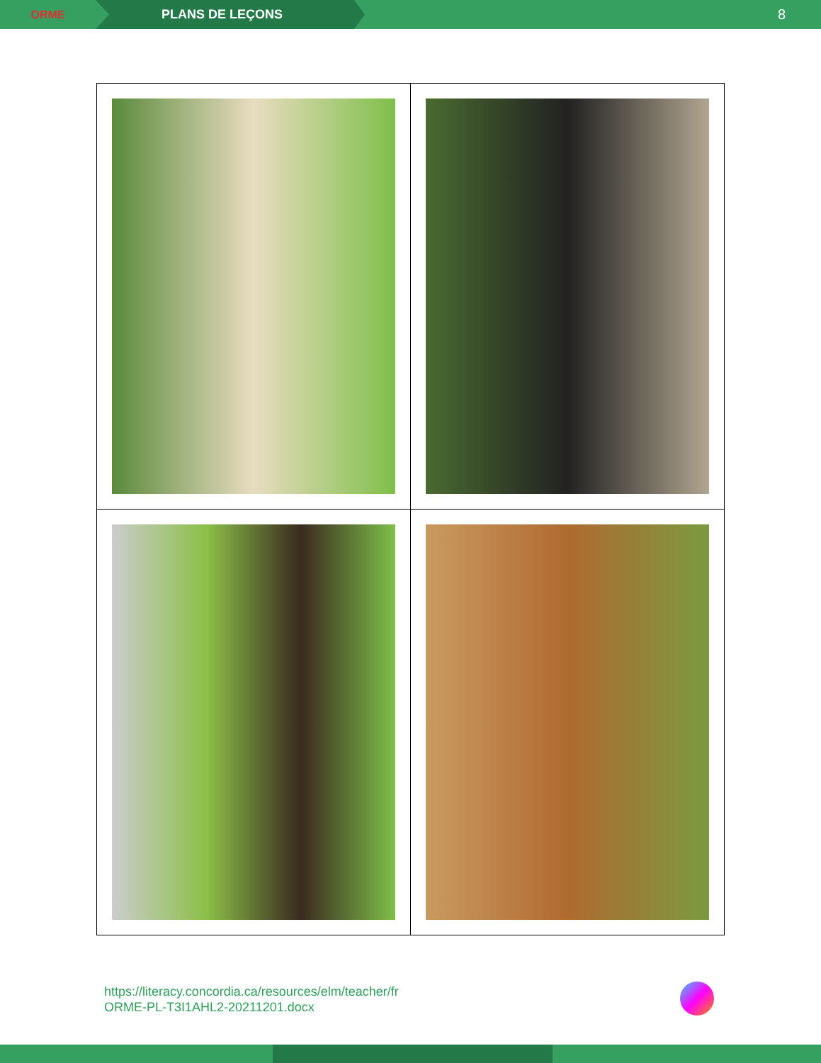ORME PLANS DE LEÇONS 8
https://literacy.concordia.ca/resources/elm/teacher/fr
ORME-PL-T3I1AHL2-20211201.docx